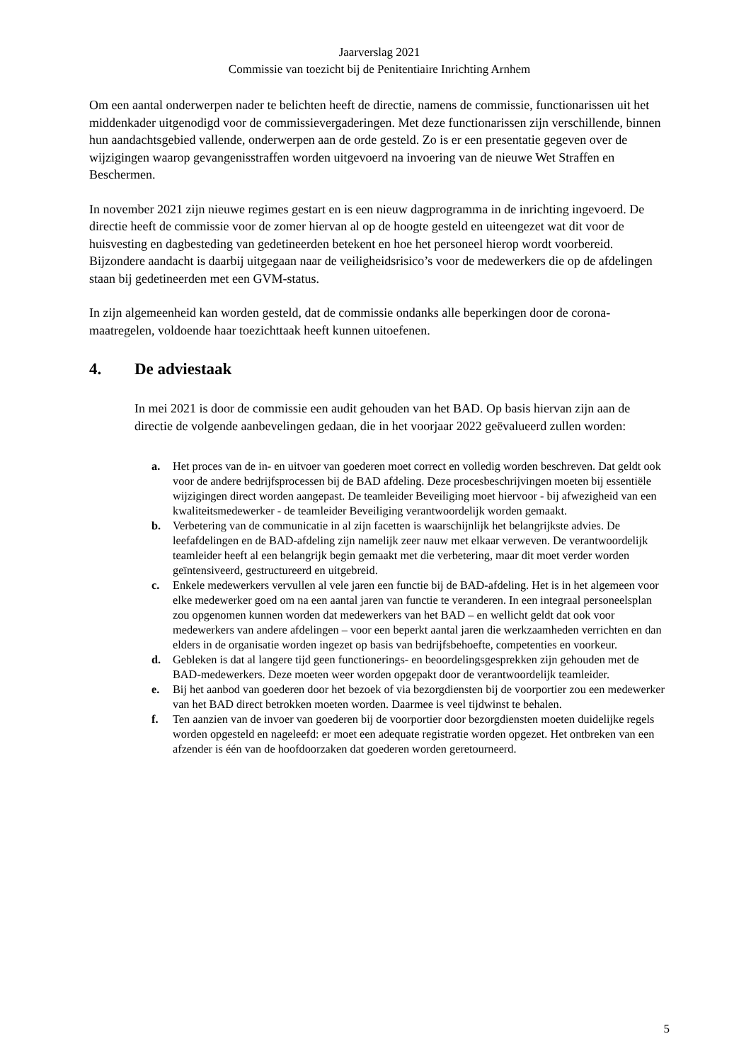Jaarverslag 2021
Commissie van toezicht bij de Penitentiaire Inrichting Arnhem
Om een aantal onderwerpen nader te belichten heeft de directie, namens de commissie, functionarissen uit het middenkader uitgenodigd voor de commissievergaderingen. Met deze functionarissen zijn verschillende, binnen hun aandachtsgebied vallende, onderwerpen aan de orde gesteld. Zo is er een presentatie gegeven over de wijzigingen waarop gevangenisstraffen worden uitgevoerd na invoering van de nieuwe Wet Straffen en Beschermen.
In november 2021 zijn nieuwe regimes gestart en is een nieuw dagprogramma in de inrichting ingevoerd. De directie heeft de commissie voor de zomer hiervan al op de hoogte gesteld en uiteengezet wat dit voor de huisvesting en dagbesteding van gedetineerden betekent en hoe het personeel hierop wordt voorbereid. Bijzondere aandacht is daarbij uitgegaan naar de veiligheidsrisico’s voor de medewerkers die op de afdelingen staan bij gedetineerden met een GVM-status.
In zijn algemeenheid kan worden gesteld, dat de commissie ondanks alle beperkingen door de corona-maatregelen, voldoende haar toezichttaak heeft kunnen uitoefenen.
4. De adviestaak
In mei 2021 is door de commissie een audit gehouden van het BAD. Op basis hiervan zijn aan de directie de volgende aanbevelingen gedaan, die in het voorjaar 2022 geëvalueerd zullen worden:
a. Het proces van de in- en uitvoer van goederen moet correct en volledig worden beschreven. Dat geldt ook voor de andere bedrijfsprocessen bij de BAD afdeling. Deze procesbeschrijvingen moeten bij essentiële wijzigingen direct worden aangepast. De teamleider Beveiliging moet hiervoor - bij afwezigheid van een kwaliteitsmedewerker - de teamleider Beveiliging verantwoordelijk worden gemaakt.
b. Verbetering van de communicatie in al zijn facetten is waarschijnlijk het belangrijkste advies. De leefafdelingen en de BAD-afdeling zijn namelijk zeer nauw met elkaar verweven. De verantwoordelijk teamleider heeft al een belangrijk begin gemaakt met die verbetering, maar dit moet verder worden geïntensiveerd, gestructureerd en uitgebreid.
c. Enkele medewerkers vervullen al vele jaren een functie bij de BAD-afdeling. Het is in het algemeen voor elke medewerker goed om na een aantal jaren van functie te veranderen. In een integraal personeelsplan zou opgenomen kunnen worden dat medewerkers van het BAD – en wellicht geldt dat ook voor medewerkers van andere afdelingen – voor een beperkt aantal jaren die werkzaamheden verrichten en dan elders in de organisatie worden ingezet op basis van bedrijfsbehoefte, competenties en voorkeur.
d. Gebleken is dat al langere tijd geen functionerings- en beoordelingsgesprekken zijn gehouden met de BAD-medewerkers. Deze moeten weer worden opgepakt door de verantwoordelijk teamleider.
e. Bij het aanbod van goederen door het bezoek of via bezorgdiensten bij de voorportier zou een medewerker van het BAD direct betrokken moeten worden. Daarmee is veel tijdwinst te behalen.
f. Ten aanzien van de invoer van goederen bij de voorportier door bezorgdiensten moeten duidelijke regels worden opgesteld en nageleefd: er moet een adequate registratie worden opgezet. Het ontbreken van een afzender is één van de hoofdoorzaken dat goederen worden geretourneerd.
5